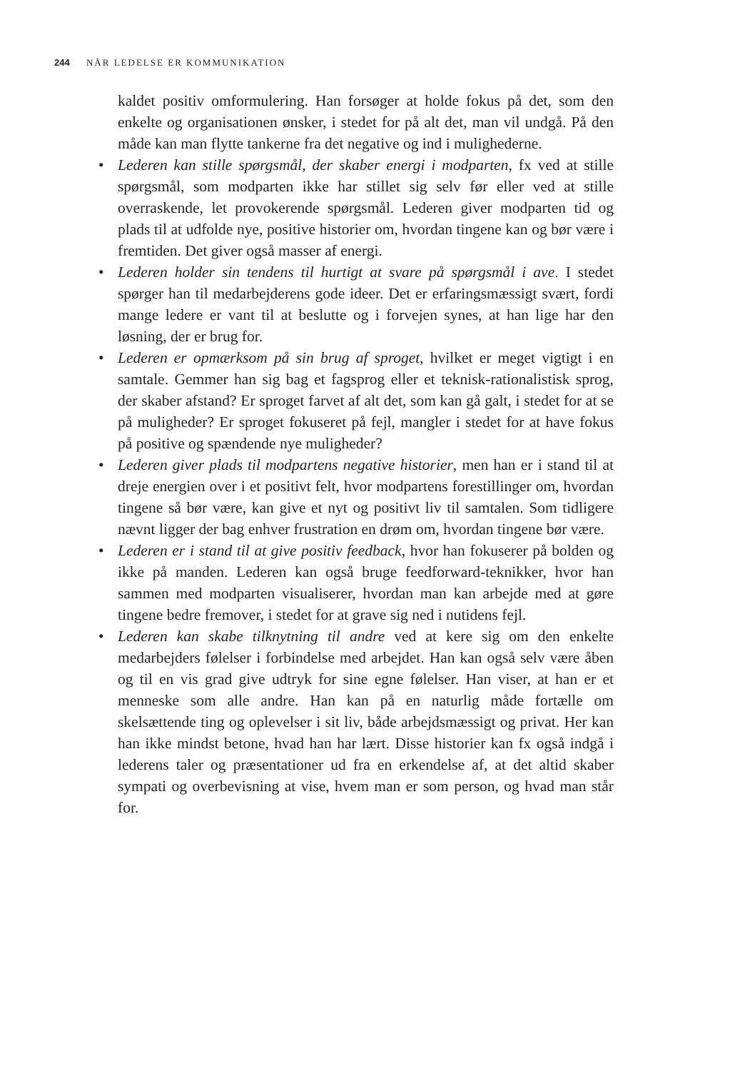244 NÅR LEDELSE ER KOMMUNIKATION
kaldet positiv omformulering. Han forsøger at holde fokus på det, som den enkelte og organisationen ønsker, i stedet for på alt det, man vil undgå. På den måde kan man flytte tankerne fra det negative og ind i mulighederne.
• Lederen kan stille spørgsmål, der skaber energi i modparten, fx ved at stille spørgsmål, som modparten ikke har stillet sig selv før eller ved at stille overraskende, let provokerende spørgsmål. Lederen giver modparten tid og plads til at udfolde nye, positive historier om, hvordan tingene kan og bør være i fremtiden. Det giver også masser af energi.
• Lederen holder sin tendens til hurtigt at svare på spørgsmål i ave. I stedet spørger han til medarbejderens gode ideer. Det er erfaringsmæssigt svært, fordi mange ledere er vant til at beslutte og i forvejen synes, at han lige har den løsning, der er brug for.
• Lederen er opmærksom på sin brug af sproget, hvilket er meget vigtigt i en samtale. Gemmer han sig bag et fagsprog eller et teknisk-rationalistisk sprog, der skaber afstand? Er sproget farvet af alt det, som kan gå galt, i stedet for at se på muligheder? Er sproget fokuseret på fejl, mangler i stedet for at have fokus på positive og spændende nye muligheder?
• Lederen giver plads til modpartens negative historier, men han er i stand til at dreje energien over i et positivt felt, hvor modpartens forestillinger om, hvordan tingene så bør være, kan give et nyt og positivt liv til samtalen. Som tidligere nævnt ligger der bag enhver frustration en drøm om, hvordan tingene bør være.
• Lederen er i stand til at give positiv feedback, hvor han fokuserer på bolden og ikke på manden. Lederen kan også bruge feedforward-teknikker, hvor han sammen med modparten visualiserer, hvordan man kan arbejde med at gøre tingene bedre fremover, i stedet for at grave sig ned i nutidens fejl.
• Lederen kan skabe tilknytning til andre ved at kere sig om den enkelte medarbejders følelser i forbindelse med arbejdet. Han kan også selv være åben og til en vis grad give udtryk for sine egne følelser. Han viser, at han er et menneske som alle andre. Han kan på en naturlig måde fortælle om skelsættende ting og oplevelser i sit liv, både arbejdsmæssigt og privat. Her kan han ikke mindst betone, hvad han har lært. Disse historier kan fx også indgå i lederens taler og præsentationer ud fra en erkendelse af, at det altid skaber sympati og overbevisning at vise, hvem man er som person, og hvad man står for.